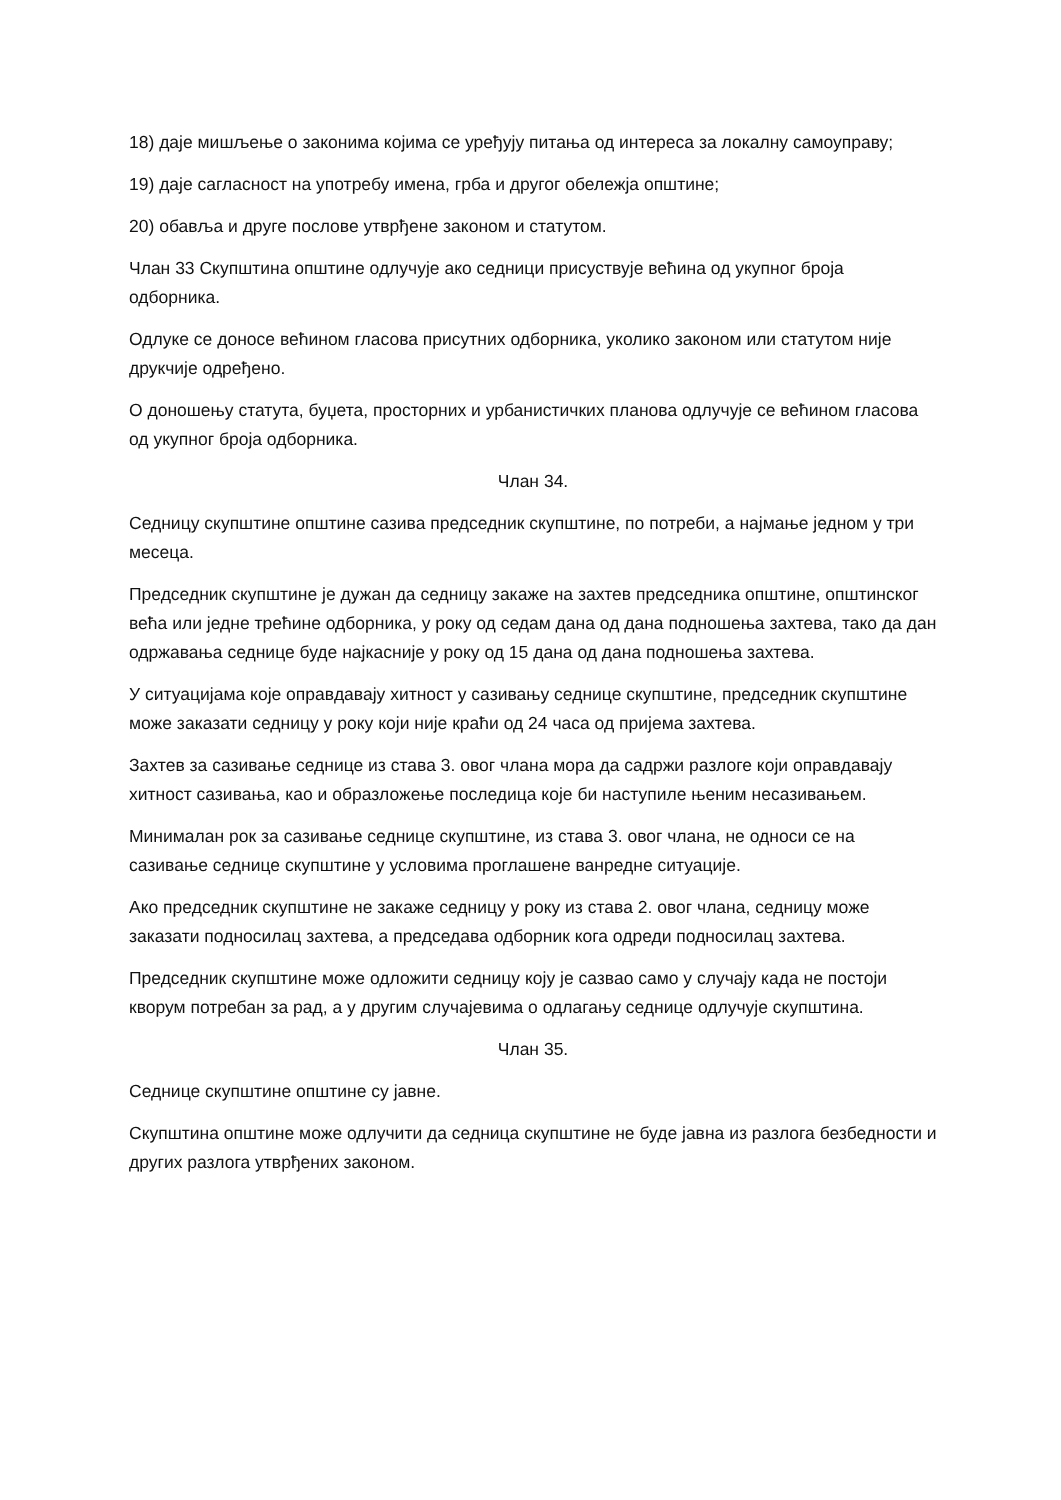18) даје мишљење о законима којима се уређују питања од интереса за локалну самоуправу;
19) даје сагласност на употребу имена, грба и другог обележја општине;
20) обавља и друге послове утврђене законом и статутом.
Члан 33 Скупштина општине одлучује ако седници присуствује већина од укупног броја одборника.
Одлуке се доносе већином гласова присутних одборника, уколико законом или статутом није друкчије одређено.
О доношењу статута, буџета, просторних и урбанистичких планова одлучује се већином гласова од укупног броја одборника.
Члан 34.
Седницу скупштине општине сазива председник скупштине, по потреби, а најмање једном у три месеца.
Председник скупштине је дужан да седницу закаже на захтев председника општине, општинског већа или једне трећине одборника, у року од седам дана од дана подношења захтева, тако да дан одржавања седнице буде најкасније у року од 15 дана од дана подношења захтева.
У ситуацијама које оправдавају хитност у сазивању седнице скупштине, председник скупштине може заказати седницу у року који није краћи од 24 часа од пријема захтева.
Захтев за сазивање седнице из става 3. овог члана мора да садржи разлоге који оправдавају хитност сазивања, као и образложење последица које би наступиле њеним несазивањем.
Минималан рок за сазивање седнице скупштине, из става 3. овог члана, не односи се на сазивање седнице скупштине у условима проглашене ванредне ситуације.
Ако председник скупштине не закаже седницу у року из става 2. овог члана, седницу може заказати подносилац захтева, а председава одборник кога одреди подносилац захтева.
Председник скупштине може одложити седницу коју је сазвао само у случају када не постоји кворум потребан за рад, а у другим случајевима о одлагању седнице одлучује скупштина.
Члан 35.
Седнице скупштине општине су јавне.
Скупштина општине може одлучити да седница скупштине не буде јавна из разлога безбедности и других разлога утврђених законом.